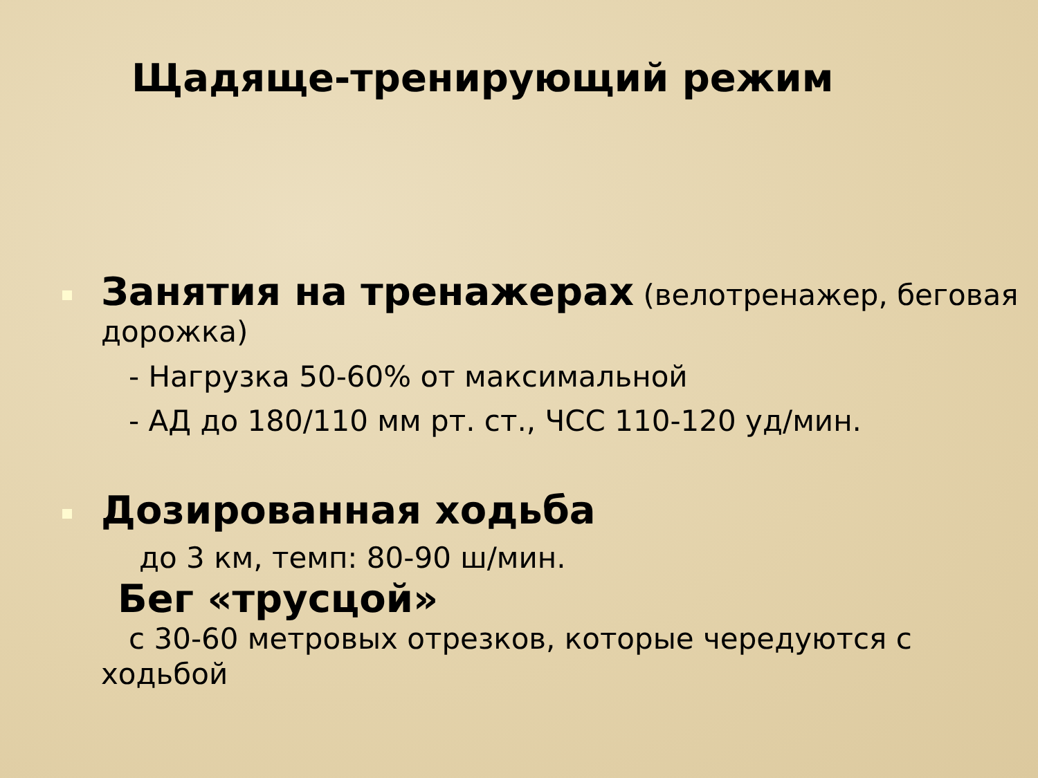Щадяще-тренирующий режим
Занятия на тренажерах (велотренажер, беговая дорожка)
- Нагрузка 50-60% от максимальной
- АД до 180/110 мм рт. ст., ЧСС 110-120 уд/мин.
Дозированная ходьба
до 3 км, темп: 80-90 ш/мин.
Бег «трусцой»
с 30-60 метровых отрезков, которые чередуются с ходьбой